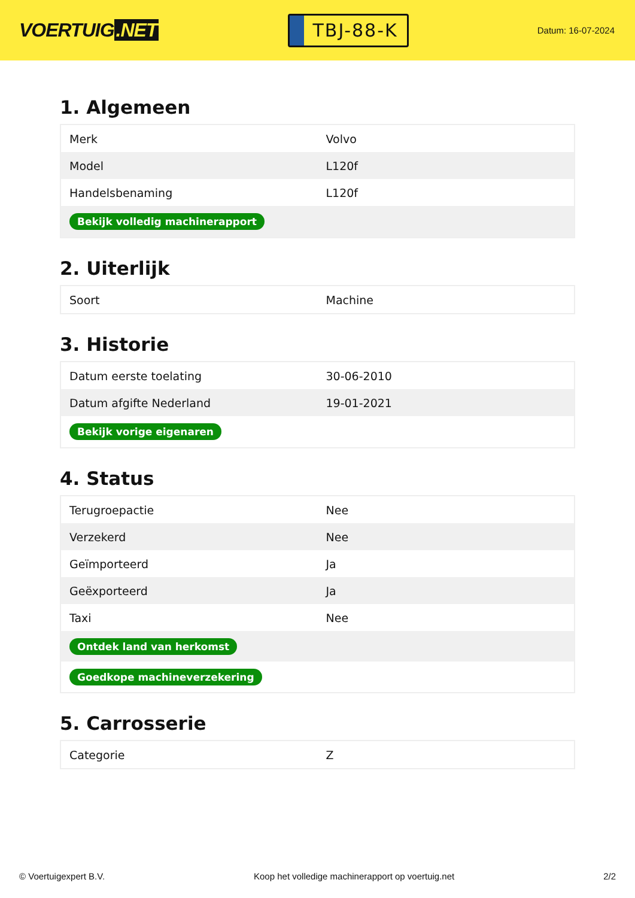VOERTUIG.NET
TBJ-88-K
Datum: 16-07-2024
1. Algemeen
| Merk | Volvo |
| Model | L120f |
| Handelsbenaming | L120f |
| Bekijk volledig machinerapport | |
2. Uiterlijk
| Soort | Machine |
3. Historie
| Datum eerste toelating | 30-06-2010 |
| Datum afgifte Nederland | 19-01-2021 |
| Bekijk vorige eigenaren | |
4. Status
| Terugroepactie | Nee |
| Verzekerd | Nee |
| Geïmporteerd | Ja |
| Geëxporteerd | Ja |
| Taxi | Nee |
| Ontdek land van herkomst | |
| Goedkope machineverzekering | |
5. Carrosserie
| Categorie | Z |
© Voertuigexpert B.V. Koop het volledige machinerapport op voertuig.net 2/2